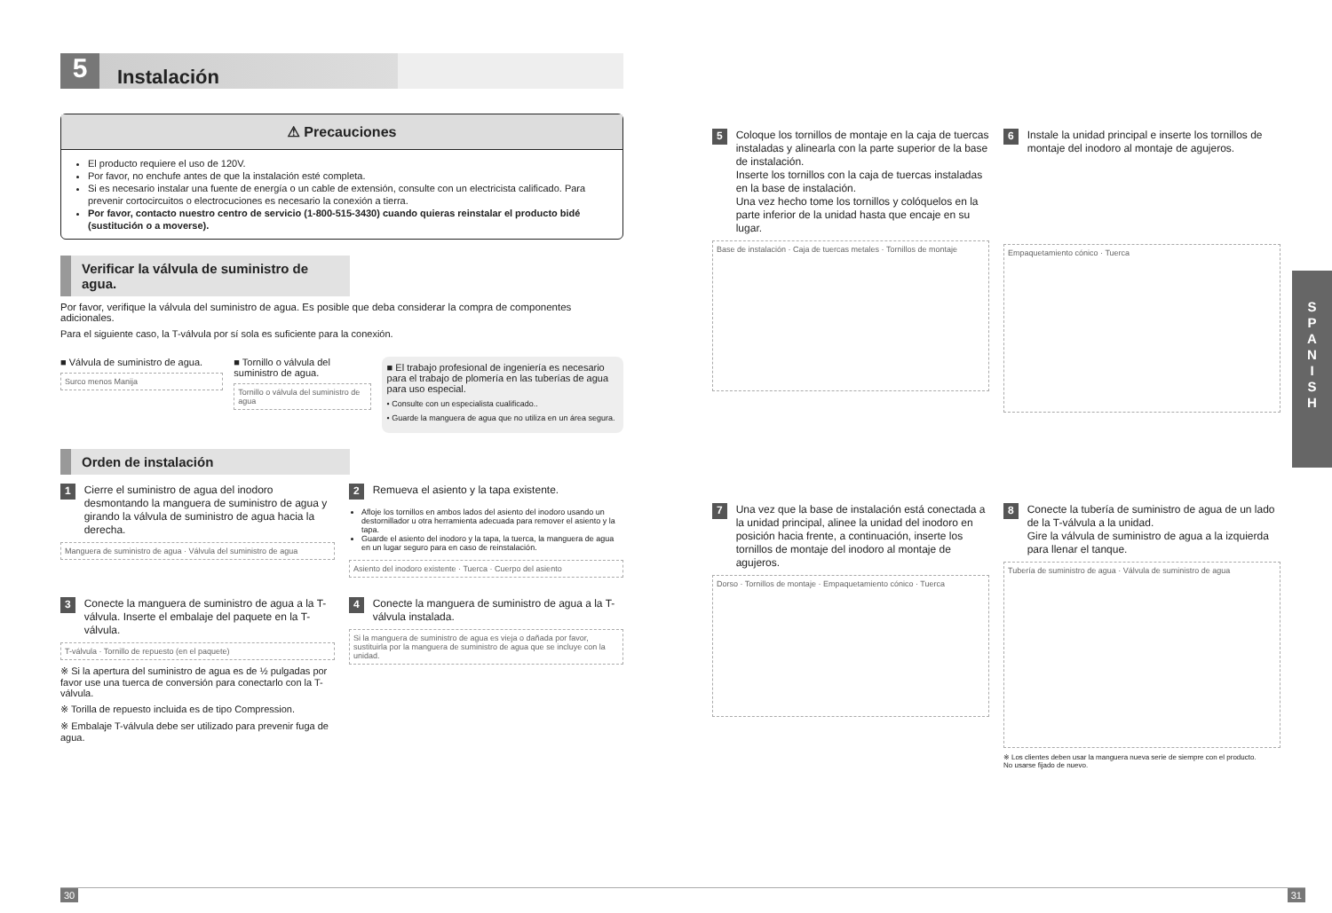5 Instalación
⚠ Precauciones
El producto requiere el uso de 120V.
Por favor, no enchufe antes de que la instalación esté completa.
Si es necesario instalar una fuente de energía o un cable de extensión, consulte con un electricista calificado. Para prevenir cortocircuitos o electrocuciones es necesario la conexión a tierra.
Por favor, contacto nuestro centro de servicio (1-800-515-3430) cuando quieras reinstalar el producto bidé (sustitución o a moverse).
Verificar la válvula de suministro de agua.
Por favor, verifique la válvula del suministro de agua. Es posible que deba considerar la compra de componentes adicionales.
Para el siguiente caso, la T-válvula por sí sola es suficiente para la conexión.
■ Válvula de suministro de agua.
Surco menos Manija
■ Tornillo o válvula del suministro de agua.
Tornillo o válvula del suministro de agua
■ El trabajo profesional de ingeniería es necesario para el trabajo de plomería en las tuberías de agua para uso especial.
• Consulte con un especialista cualificado..
• Guarde la manguera de agua que no utiliza en un área segura.
Orden de instalación
1 Cierre el suministro de agua del inodoro desmontando la manguera de suministro de agua y girando la válvula de suministro de agua hacia la derecha.
Manguera de suministro de agua · Válvula del suministro de agua
2 Remueva el asiento y la tapa existente.
Afloje los tornillos en ambos lados del asiento del inodoro usando un destornillador u otra herramienta adecuada para remover el asiento y la tapa.
Guarde el asiento del inodoro y la tapa, la tuerca, la manguera de agua en un lugar seguro para en caso de reinstalación.
Asiento del inodoro existente · Tuerca · Cuerpo del asiento
3 Conecte la manguera de suministro de agua a la T-válvula. Inserte el embalaje del paquete en la T-válvula.
T-válvula · Tornillo de repuesto (en el paquete)
※ Si la apertura del suministro de agua es de ½ pulgadas por favor use una tuerca de conversión para conectarlo con la T-válvula.
※ Torilla de repuesto incluida es de tipo Compression.
※ Embalaje T-válvula debe ser utilizado para prevenir fuga de agua.
4 Conecte la manguera de suministro de agua a la T-válvula instalada.
Si la manguera de suministro de agua es vieja o dañada por favor, sustituirla por la manguera de suministro de agua que se incluye con la unidad.
5 Coloque los tornillos de montaje en la caja de tuercas instaladas y alinearla con la parte superior de la base de instalación.
Inserte los tornillos con la caja de tuercas instaladas en la base de instalación.
Una vez hecho tome los tornillos y colóquelos en la parte inferior de la unidad hasta que encaje en su lugar.
Base de instalación · Caja de tuercas metales · Tornillos de montaje
6 Instale la unidad principal e inserte los tornillos de montaje del inodoro al montaje de agujeros.
Empaquetamiento cónico · Tuerca
7 Una vez que la base de instalación está conectada a la unidad principal, alinee la unidad del inodoro en posición hacia frente, a continuación, inserte los tornillos de montaje del inodoro al montaje de agujeros.
Dorso · Tornillos de montaje · Empaquetamiento cónico · Tuerca
8 Conecte la tubería de suministro de agua de un lado de la T-válvula a la unidad.
Gire la válvula de suministro de agua a la izquierda para llenar el tanque.
Tubería de suministro de agua · Válvula de suministro de agua
※ Los clientes deben usar la manguera nueva serie de siempre con el producto.
No usarse fijado de nuevo.
S
P
A
N
I
S
H
30 31